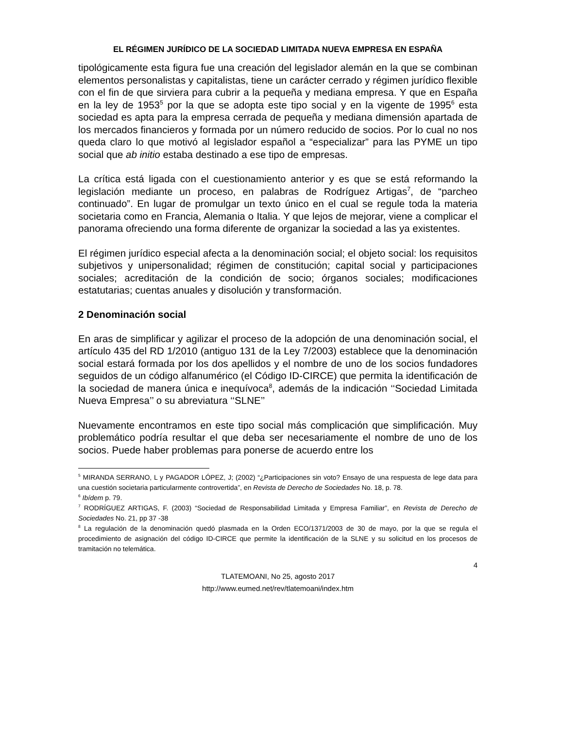EL RÉGIMEN JURÍDICO DE LA SOCIEDAD LIMITADA NUEVA EMPRESA EN ESPAÑA
tipológicamente esta figura fue una creación del legislador alemán en la que se combinan elementos personalistas y capitalistas, tiene un carácter cerrado y régimen jurídico flexible con el fin de que sirviera para cubrir a la pequeña y mediana empresa. Y que en España en la ley de 1953<sup>5</sup> por la que se adopta este tipo social y en la vigente de 1995<sup>6</sup> esta sociedad es apta para la empresa cerrada de pequeña y mediana dimensión apartada de los mercados financieros y formada por un número reducido de socios. Por lo cual no nos queda claro lo que motivó al legislador español a “especializar” para las PYME un tipo social que ab initio estaba destinado a ese tipo de empresas.
La crítica está ligada con el cuestionamiento anterior y es que se está reformando la legislación mediante un proceso, en palabras de Rodríguez Artigas<sup>7</sup>, de “parcheo continuado”. En lugar de promulgar un texto único en el cual se regule toda la materia societaria como en Francia, Alemania o Italia. Y que lejos de mejorar, viene a complicar el panorama ofreciendo una forma diferente de organizar la sociedad a las ya existentes.
El régimen jurídico especial afecta a la denominación social; el objeto social: los requisitos subjetivos y unipersonalidad; régimen de constitución; capital social y participaciones sociales; acreditación de la condición de socio; órganos sociales; modificaciones estatutarias; cuentas anuales y disolución y transformación.
2 Denominación social
En aras de simplificar y agilizar el proceso de la adopción de una denominación social, el artículo 435 del RD 1/2010 (antiguo 131 de la Ley 7/2003) establece que la denominación social estará formada por los dos apellidos y el nombre de uno de los socios fundadores seguidos de un código alfanumérico (el Código ID-CIRCE) que permita la identificación de la sociedad de manera única e inequívoca<sup>8</sup>, además de la indicación ‘‘Sociedad Limitada Nueva Empresa’’ o su abreviatura ‘‘SLNE’’
Nuevamente encontramos en este tipo social más complicación que simplificación. Muy problemático podría resultar el que deba ser necesariamente el nombre de uno de los socios. Puede haber problemas para ponerse de acuerdo entre los
<sup>5</sup> MIRANDA SERRANO, L y PAGADOR LÓPEZ, J; (2002) “¿Participaciones sin voto? Ensayo de una respuesta de lege data para una cuestión societaria particularmente controvertida”, en Revista de Derecho de Sociedades No. 18, p. 78.
<sup>6</sup> Ibídem p. 79.
<sup>7</sup> RODRÍGUEZ ARTIGAS, F. (2003) “Sociedad de Responsabilidad Limitada y Empresa Familiar”, en Revista de Derecho de Sociedades No. 21, pp 37 -38
<sup>8</sup> La regulación de la denominación quedó plasmada en la Orden ECO/1371/2003 de 30 de mayo, por la que se regula el procedimiento de asignación del código ID-CIRCE que permite la identificación de la SLNE y su solicitud en los procesos de tramitación no telemática.
4
TLATEMOANI, No 25, agosto 2017
http://www.eumed.net/rev/tlatemoani/index.htm